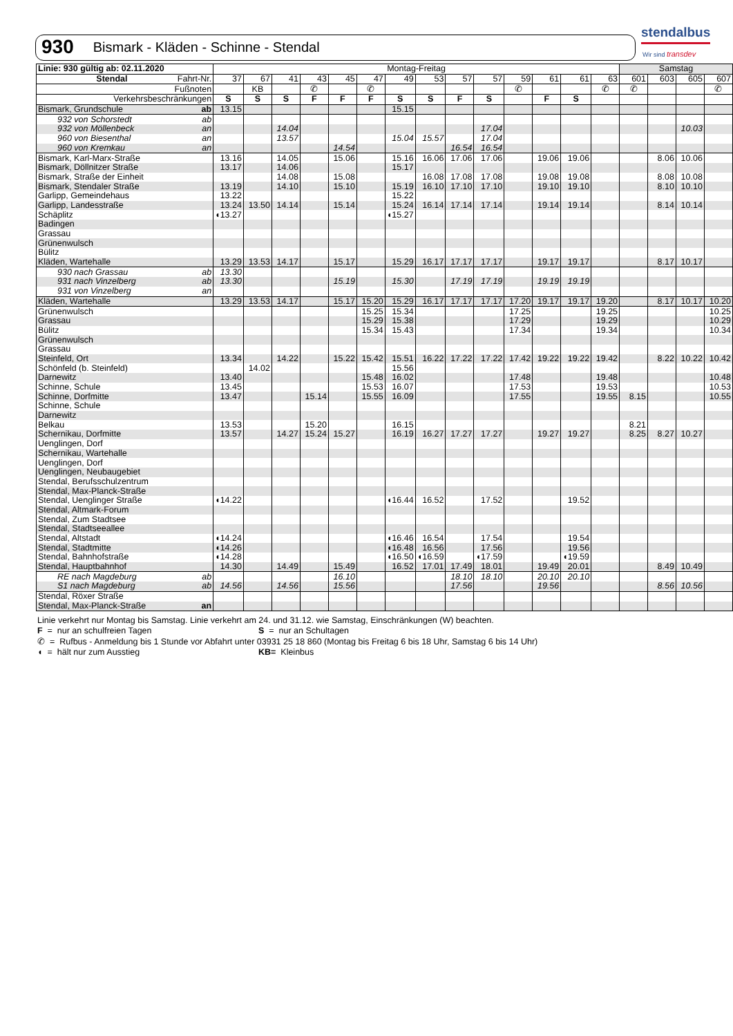930 Bismark - Kläden - Schinne - Stendal
stendalbus
Wir sind transdev
| Linie: 930 gültig ab: 02.11.2020 | | Montag-Freitag | | | | | | | | | | | | | | Samstag | | | |
| --- | --- | --- | --- | --- | --- | --- | --- | --- | --- | --- | --- | --- | --- | --- | --- | --- | --- | --- | --- |
| Stendal | Fahrt-Nr. | 37 | 67 | 41 | 43 | 45 | 47 | 49 | 53 | 57 | 57 | 59 | 61 | 61 | 63 | 601 | 603 | 605 | 607 |
| Fußnoten | | | KB | | ✆ | | ✆ | | | | | ✆ | | | ✆ | ✆ | | | ✆ |
| Verkehrsbeschränkungen | | S | S | S | F | F | F | S | S | F | S | | F | S | | | | | |
| Bismark, Grundschule | ab | 13.15 | | | | | | 15.15 | | | | | | | | | | | |
| 932 von Schorstedt | ab | | | | | | | | | | | | | | | | | | |
| 932 von Möllenbeck | an | | | 14.04 | | | | | | | 17.04 | | | | | | | 10.03 | |
| 960 von Biesenthal | an | | | 13.57 | | | | 15.04 | 15.57 | | 17.04 | | | | | | | | |
| 960 von Kremkau | an | | | | | 14.54 | | | | 16.54 | 16.54 | | | | | | | | |
| Bismark, Karl-Marx-Straße | | 13.16 | | 14.05 | | 15.06 | | 15.16 | 16.06 | 17.06 | 17.06 | | 19.06 | 19.06 | | | 8.06 | 10.06 | |
| Bismark, Döllnitzer Straße | | 13.17 | | 14.06 | | | | 15.17 | | | | | | | | | | | |
| Bismark, Straße der Einheit | | | | 14.08 | | 15.08 | | | 16.08 | 17.08 | 17.08 | | 19.08 | 19.08 | | | 8.08 | 10.08 | |
| Bismark, Stendaler Straße | | 13.19 | | 14.10 | | 15.10 | | 15.19 | 16.10 | 17.10 | 17.10 | | 19.10 | 19.10 | | | 8.10 | 10.10 | |
| Garlipp, Gemeindehaus | | 13.22 | | | | | | 15.22 | | | | | | | | | | | |
| Garlipp, Landesstraße | | 13.24 | 13.50 | 14.14 | | 15.14 | | 15.24 | 16.14 | 17.14 | 17.14 | | 19.14 | 19.14 | | | 8.14 | 10.14 | |
| Schäplitz | | ◖13.27 | | | | | | ◖15.27 | | | | | | | | | | | |
| Badingen | | | | | | | | | | | | | | | | | | | |
| Grassau | | | | | | | | | | | | | | | | | | | |
| Grünenwulsch | | | | | | | | | | | | | | | | | | | |
| Bülitz | | | | | | | | | | | | | | | | | | | |
| Kläden, Wartehalle | | 13.29 | 13.53 | 14.17 | | 15.17 | | 15.29 | 16.17 | 17.17 | 17.17 | | 19.17 | 19.17 | | | 8.17 | 10.17 | |
| 930 nach Grassau | ab | 13.30 | | | | | | | | | | | | | | | | | |
| 931 nach Vinzelberg | ab | 13.30 | | | | 15.19 | | 15.30 | | 17.19 | 17.19 | | 19.19 | 19.19 | | | | | |
| 931 von Vinzelberg | an | | | | | | | | | | | | | | | | | | |
| Kläden, Wartehalle | | 13.29 | 13.53 | 14.17 | | 15.17 | 15.20 | 15.29 | 16.17 | 17.17 | 17.17 | 17.20 | 19.17 | 19.17 | 19.20 | | 8.17 | 10.17 | 10.20 |
| Grünenwulsch | | | | | | | 15.25 | 15.34 | | | | 17.25 | | | 19.25 | | | | 10.25 |
| Grassau | | | | | | | 15.29 | 15.38 | | | | 17.29 | | | 19.29 | | | | 10.29 |
| Bülitz | | | | | | | 15.34 | 15.43 | | | | 17.34 | | | 19.34 | | | | 10.34 |
| Grünenwulsch | | | | | | | | | | | | | | | | | | | |
| Grassau | | | | | | | | | | | | | | | | | | | |
| Steinfeld, Ort | | 13.34 | | 14.22 | | 15.22 | 15.42 | 15.51 | 16.22 | 17.22 | 17.22 | 17.42 | 19.22 | 19.22 | 19.42 | | 8.22 | 10.22 | 10.42 |
| Schönfeld (b. Steinfeld) | | | 14.02 | | | | | 15.56 | | | | | | | | | | | |
| Darnewitz | | 13.40 | | | | | 15.48 | 16.02 | | | | 17.48 | | | 19.48 | | | | 10.48 |
| Schinne, Schule | | 13.45 | | | | | 15.53 | 16.07 | | | | 17.53 | | | 19.53 | | | | 10.53 |
| Schinne, Dorfmitte | | 13.47 | | | 15.14 | | 15.55 | 16.09 | | | | 17.55 | | | 19.55 | 8.15 | | | 10.55 |
| Schinne, Schule | | | | | | | | | | | | | | | | | | | |
| Darnewitz | | | | | | | | | | | | | | | | | | | |
| Belkau | | 13.53 | | | 15.20 | | | 16.15 | | | | | | | | 8.21 | | | |
| Schernikau, Dorfmitte | | 13.57 | | 14.27 | 15.24 | 15.27 | | 16.19 | 16.27 | 17.27 | 17.27 | | 19.27 | 19.27 | | 8.25 | 8.27 | 10.27 | |
| Uenglingen, Dorf | | | | | | | | | | | | | | | | | | | |
| Schernikau, Wartehalle | | | | | | | | | | | | | | | | | | | |
| Uenglingen, Dorf | | | | | | | | | | | | | | | | | | | |
| Uenglingen, Neubaugebiet | | | | | | | | | | | | | | | | | | | |
| Stendal, Berufsschulzentrum | | | | | | | | | | | | | | | | | | | |
| Stendal, Max-Planck-Straße | | | | | | | | | | | | | | | | | | | |
| Stendal, Uenglinger Straße | | ◖14.22 | | | | | | ◖16.44 | 16.52 | | 17.52 | | | 19.52 | | | | | |
| Stendal, Altmark-Forum | | | | | | | | | | | | | | | | | | | |
| Stendal, Zum Stadtsee | | | | | | | | | | | | | | | | | | | |
| Stendal, Stadtseeallee | | | | | | | | | | | | | | | | | | | |
| Stendal, Altstadt | | ◖14.24 | | | | | | ◖16.46 | 16.54 | | 17.54 | | | 19.54 | | | | | |
| Stendal, Stadtmitte | | ◖14.26 | | | | | | ◖16.48 | 16.56 | | 17.56 | | | 19.56 | | | | | |
| Stendal, Bahnhofstraße | | ◖14.28 | | | | | | ◖16.50 | ◖16.59 | | ◖17.59 | | | ◖19.59 | | | | | |
| Stendal, Hauptbahnhof | | 14.30 | | 14.49 | | 15.49 | | 16.52 | 17.01 | 17.49 | 18.01 | | 19.49 | 20.01 | | | 8.49 | 10.49 | |
| RE nach Magdeburg | ab | | | | | 16.10 | | | | 18.10 | 18.10 | | 20.10 | 20.10 | | | | | |
| S1 nach Magdeburg | ab | 14.56 | | 14.56 | | 15.56 | | | | 17.56 | | | 19.56 | | | | 8.56 | 10.56 | |
| Stendal, Röxer Straße | | | | | | | | | | | | | | | | | | | |
| Stendal, Max-Planck-Straße | an | | | | | | | | | | | | | | | | | | |
Linie verkehrt nur Montag bis Samstag. Linie verkehrt am 24. und 31.12. wie Samstag, Einschränkungen (W) beachten.
F = nur an schulfreien Tagen S = nur an Schultagen
✆ = Rufbus - Anmeldung bis 1 Stunde vor Abfahrt unter 03931 25 18 860 (Montag bis Freitag 6 bis 18 Uhr, Samstag 6 bis 14 Uhr)
◖ = hält nur zum Ausstieg KB= Kleinbus